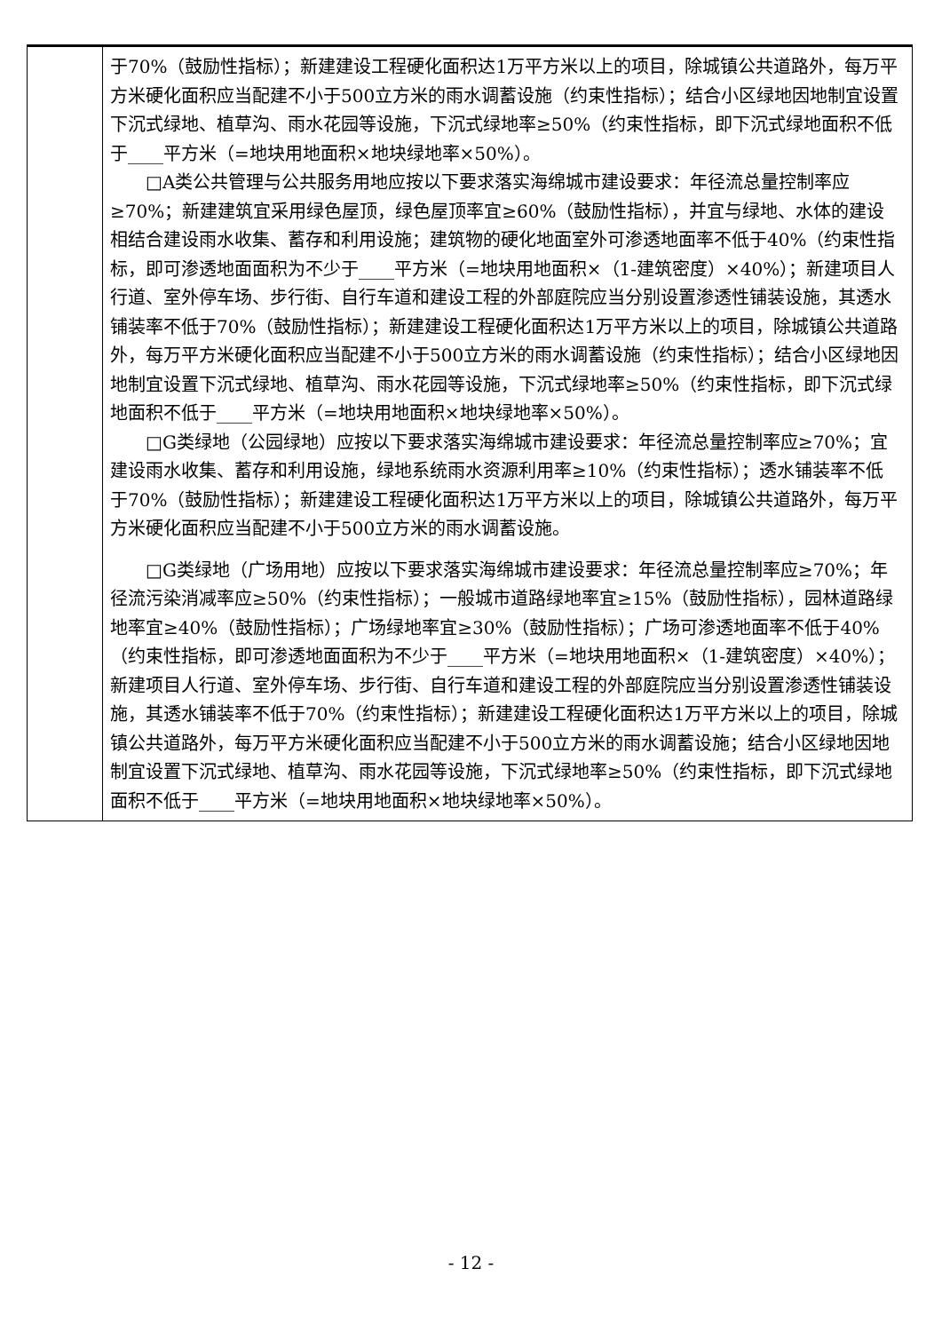| | 于70%（鼓励性指标）；新建建设工程硬化面积达1万平方米以上的项目，除城镇公共道路外，每万平方米硬化面积应当配建不小于500立方米的雨水调蓄设施（约束性指标）；结合小区绿地因地制宜设置下沉式绿地、植草沟、雨水花园等设施，下沉式绿地率≥50%（约束性指标，即下沉式绿地面积不低于____平方米（=地块用地面积×地块绿地率×50%）。 □A类公共管理与公共服务用地应按以下要求落实海绵城市建设要求：年径流总量控制率应≥70%；新建建筑宜采用绿色屋顶，绿色屋顶率宜≥60%（鼓励性指标），并宜与绿地、水体的建设相结合建设雨水收集、蓄存和利用设施；建筑物的硬化地面室外可渗透地面率不低于40%（约束性指标，即可渗透地面面积为不少于____平方米（=地块用地面积×（1-建筑密度）×40%）；新建项目人行道、室外停车场、步行街、自行车道和建设工程的外部庭院应当分别设置渗透性铺装设施，其透水铺装率不低于70%（鼓励性指标）；新建建设工程硬化面积达1万平方米以上的项目，除城镇公共道路外，每万平方米硬化面积应当配建不小于500立方米的雨水调蓄设施（约束性指标）；结合小区绿地因地制宜设置下沉式绿地、植草沟、雨水花园等设施，下沉式绿地率≥50%（约束性指标，即下沉式绿地面积不低于____平方米（=地块用地面积×地块绿地率×50%）。 □G类绿地（公园绿地）应按以下要求落实海绵城市建设要求：年径流总量控制率应≥70%；宜建设雨水收集、蓄存和利用设施，绿地系统雨水资源利用率≥10%（约束性指标）；透水铺装率不低于70%（鼓励性指标）；新建建设工程硬化面积达1万平方米以上的项目，除城镇公共道路外，每万平方米硬化面积应当配建不小于500立方米的雨水调蓄设施。 □G类绿地（广场用地）应按以下要求落实海绵城市建设要求：年径流总量控制率应≥70%；年径流污染消减率应≥50%（约束性指标）；一般城市道路绿地率宜≥15%（鼓励性指标），园林道路绿地率宜≥40%（鼓励性指标）；广场绿地率宜≥30%（鼓励性指标）；广场可渗透地面率不低于40%（约束性指标，即可渗透地面面积为不少于____平方米（=地块用地面积×（1-建筑密度）×40%）；新建项目人行道、室外停车场、步行街、自行车道和建设工程的外部庭院应当分别设置渗透性铺装设施，其透水铺装率不低于70%（约束性指标）；新建建设工程硬化面积达1万平方米以上的项目，除城镇公共道路外，每万平方米硬化面积应当配建不小于500立方米的雨水调蓄设施；结合小区绿地因地制宜设置下沉式绿地、植草沟、雨水花园等设施，下沉式绿地率≥50%（约束性指标，即下沉式绿地面积不低于____平方米（=地块用地面积×地块绿地率×50%）。 |
- 12 -